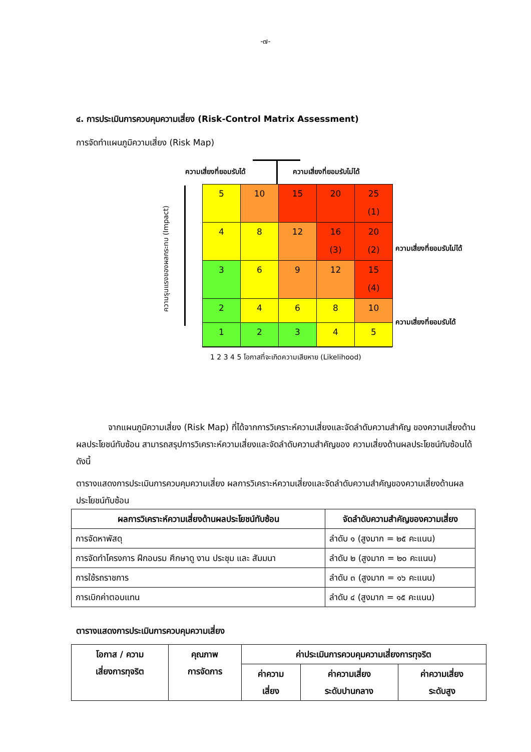-๗-
๔. การประเมินการควบคุมความเสี่ยง (Risk-Control Matrix Assessment)
การจัดทำแผนภูมิความเสี่ยง (Risk Map)
ความเสี่ยงที่ยอมรับได้ ความเสี่ยงที่ยอมรับไม่ได้
| 5 | 10 | 15 | 20 | 25 (1) |
| 4 | 8 | 12 | 16 (3) | 20 (2) |
| 3 | 6 | 9 | 12 | 15 (4) |
| 2 | 4 | 6 | 8 | 10 |
| 1 | 2 | 3 | 4 | 5 |
ความเสี่ยงที่ยอมรับไม่ได้
ความเสี่ยงที่ยอมรับได้
ความรุนแรงของผลกระทบ (Impact)
1 2 3 4 5 โอกาสที่จะเกิดความเสียหาย (Likelihood)
จากแผนภูมิความเสี่ยง (Risk Map) ที่ได้จากการวิเคราะห์ความเสี่ยงและจัดลำดับความสำคัญ ของความเสี่ยงด้านผลประโยชน์ทับซ้อน สามารถสรุปการวิเคราะห์ความเสี่ยงและจัดลำดับความสำคัญของ ความเสี่ยงด้านผลประโยชน์ทับซ้อนได้ ดังนี้
ตารางแสดงการประเมินการควบคุมความเสี่ยง ผลการวิเคราะห์ความเสี่ยงและจัดลำดับความสำคัญของความเสี่ยงด้านผลประโยชน์ทับซ้อน
| ผลการวิเคราะห์ความเสี่ยงด้านผลประโยชน์ทับซ้อน | จัดลำดับความสำคัญของความเสี่ยง |
| --- | --- |
| การจัดหาพัสดุ | ลำดับ ๑ (สูงมาก = ๒๕ คะแนน) |
| การจัดทำโครงการ ฝึกอบรม ศึกษาดู งาน ประชุม และ สัมมนา | ลำดับ ๒ (สูงมาก = ๒๐ คะแนน) |
| การใช้รถราชการ | ลำดับ ๓ (สูงมาก = ๑๖ คะแนน) |
| การเบิกค่าตอบแทน | ลำดับ ๔ (สูงมาก = ๑๕ คะแนน) |
ตารางแสดงการประเมินการควบคุมความเสี่ยง
| โอกาส / ความ เสี่ยงการทุจริต | คุณภาพ การจัดการ | ค่าประเมินการควบคุมความเสี่ยงการทุจริต | | |
| --- | --- | --- | --- | --- |
| | | ค่าความ เสี่ยง | ค่าความเสี่ยง ระดับปานกลาง | ค่าความเสี่ยง ระดับสูง |